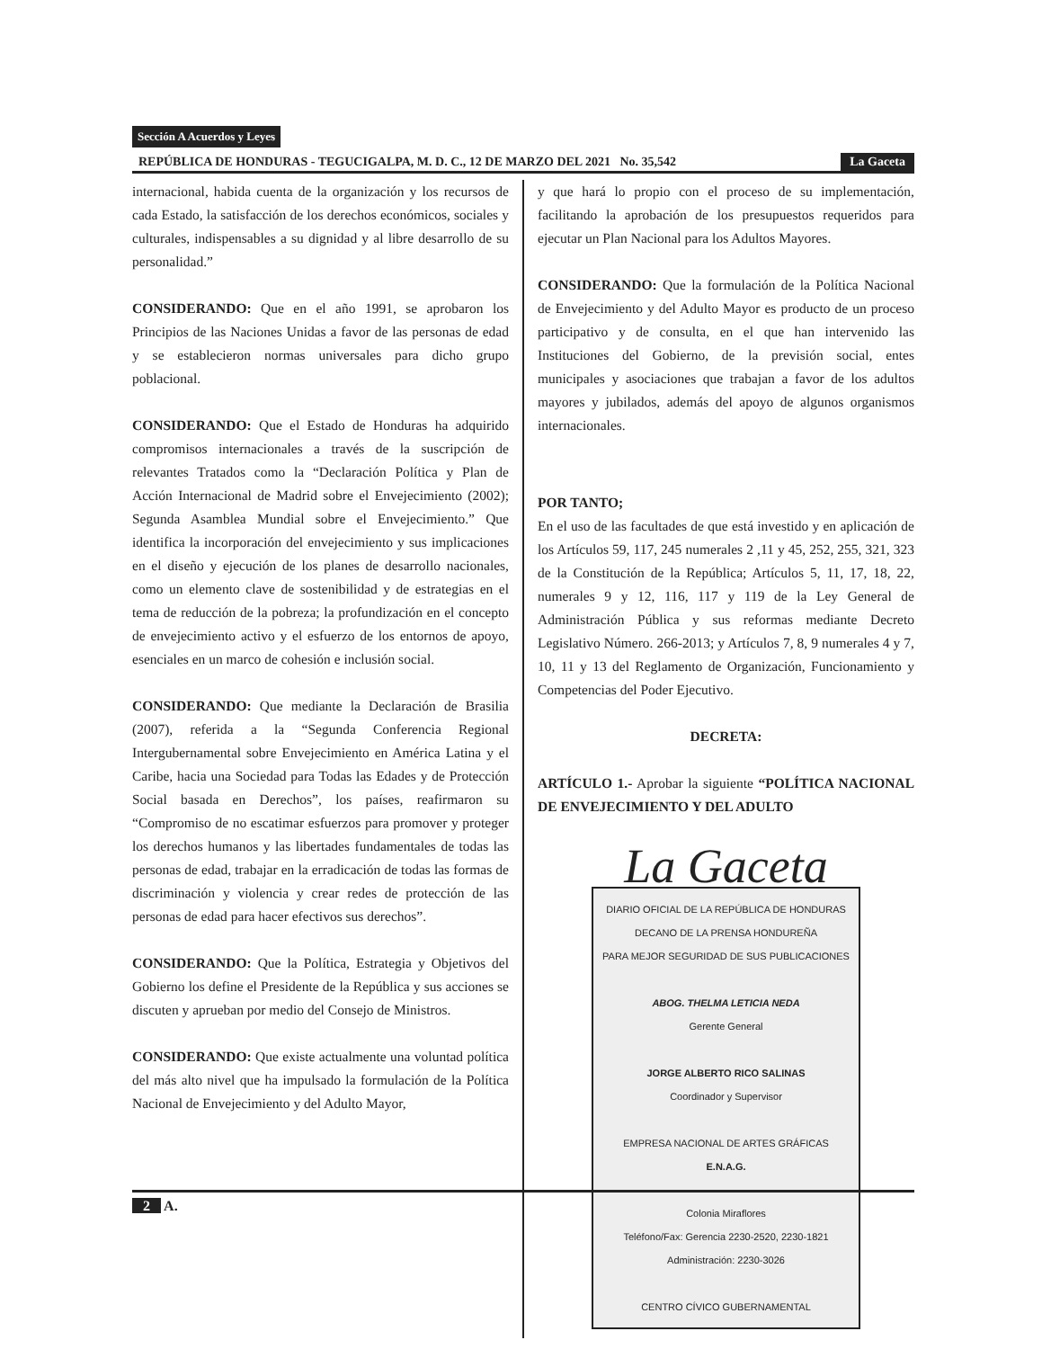Sección A Acuerdos y Leyes
REPÚBLICA DE HONDURAS - TEGUCIGALPA, M. D. C., 12 DE MARZO DEL 2021 No. 35,542 La Gaceta
internacional, habida cuenta de la organización y los recursos de cada Estado, la satisfacción de los derechos económicos, sociales y culturales, indispensables a su dignidad y al libre desarrollo de su personalidad.”
CONSIDERANDO: Que en el año 1991, se aprobaron los Principios de las Naciones Unidas a favor de las personas de edad y se establecieron normas universales para dicho grupo poblacional.
CONSIDERANDO: Que el Estado de Honduras ha adquirido compromisos internacionales a través de la suscripción de relevantes Tratados como la “Declaración Política y Plan de Acción Internacional de Madrid sobre el Envejecimiento (2002); Segunda Asamblea Mundial sobre el Envejecimiento.” Que identifica la incorporación del envejecimiento y sus implicaciones en el diseño y ejecución de los planes de desarrollo nacionales, como un elemento clave de sostenibilidad y de estrategias en el tema de reducción de la pobreza; la profundización en el concepto de envejecimiento activo y el esfuerzo de los entornos de apoyo, esenciales en un marco de cohesión e inclusión social.
CONSIDERANDO: Que mediante la Declaración de Brasilia (2007), referida a la “Segunda Conferencia Regional Intergubernamental sobre Envejecimiento en América Latina y el Caribe, hacia una Sociedad para Todas las Edades y de Protección Social basada en Derechos”, los países, reafirmaron su “Compromiso de no escatimar esfuerzos para promover y proteger los derechos humanos y las libertades fundamentales de todas las personas de edad, trabajar en la erradicación de todas las formas de discriminación y violencia y crear redes de protección de las personas de edad para hacer efectivos sus derechos”.
CONSIDERANDO: Que la Política, Estrategia y Objetivos del Gobierno los define el Presidente de la República y sus acciones se discuten y aprueban por medio del Consejo de Ministros.
CONSIDERANDO: Que existe actualmente una voluntad política del más alto nivel que ha impulsado la formulación de la Política Nacional de Envejecimiento y del Adulto Mayor,
y que hará lo propio con el proceso de su implementación, facilitando la aprobación de los presupuestos requeridos para ejecutar un Plan Nacional para los Adultos Mayores.
CONSIDERANDO: Que la formulación de la Política Nacional de Envejecimiento y del Adulto Mayor es producto de un proceso participativo y de consulta, en el que han intervenido las Instituciones del Gobierno, de la previsión social, entes municipales y asociaciones que trabajan a favor de los adultos mayores y jubilados, además del apoyo de algunos organismos internacionales.
POR TANTO;
En el uso de las facultades de que está investido y en aplicación de los Artículos 59, 117, 245 numerales 2 ,11 y 45, 252, 255, 321, 323 de la Constitución de la República; Artículos 5, 11, 17, 18, 22, numerales 9 y 12, 116, 117 y 119 de la Ley General de Administración Pública y sus reformas mediante Decreto Legislativo Número. 266-2013; y Artículos 7, 8, 9 numerales 4 y 7, 10, 11 y 13 del Reglamento de Organización, Funcionamiento y Competencias del Poder Ejecutivo.
DECRETA:
ARTÍCULO 1.- Aprobar la siguiente “POLÍTICA NACIONAL DE ENVEJECIMIENTO Y DEL ADULTO
La Gaceta
DIARIO OFICIAL DE LA REPÚBLICA DE HONDURAS
DECANO DE LA PRENSA HONDUREÑA
PARA MEJOR SEGURIDAD DE SUS PUBLICACIONES
ABOG. THELMA LETICIA NEDA
Gerente General
JORGE ALBERTO RICO SALINAS
Coordinador y Supervisor
EMPRESA NACIONAL DE ARTES GRÁFICAS
E.N.A.G.
Colonia Miraflores
Teléfono/Fax: Gerencia 2230-2520, 2230-1821
Administración: 2230-3026
CENTRO CÍVICO GUBERNAMENTAL
2 A.